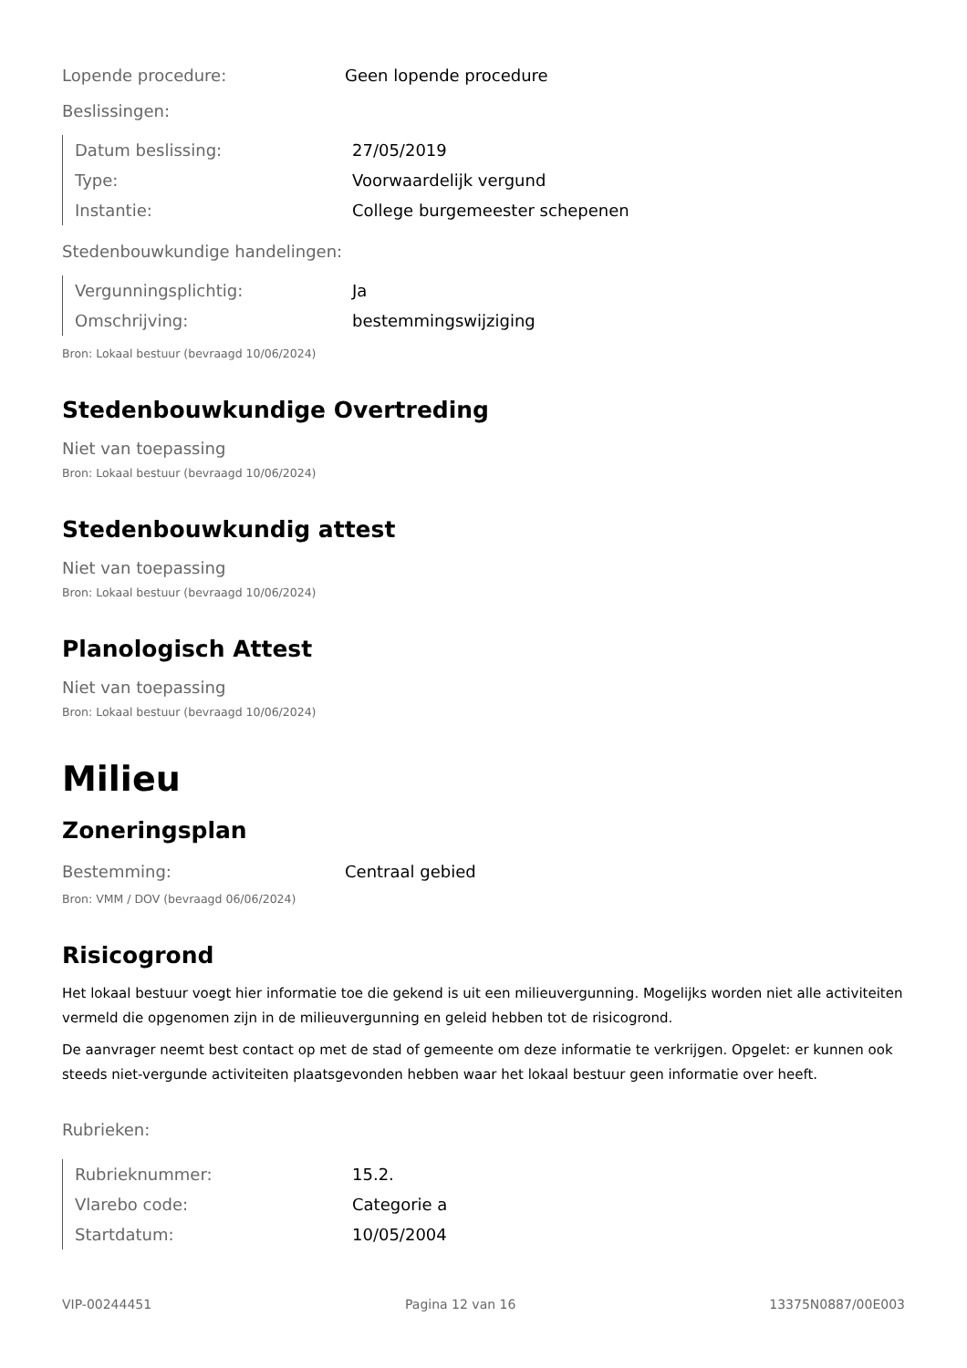Lopende procedure: Geen lopende procedure
Beslissingen:
Datum beslissing: 27/05/2019
Type: Voorwaardelijk vergund
Instantie: College burgemeester schepenen
Stedenbouwkundige handelingen:
Vergunningsplichtig: Ja
Omschrijving: bestemmingswijziging
Bron: Lokaal bestuur (bevraagd 10/06/2024)
Stedenbouwkundige Overtreding
Niet van toepassing
Bron: Lokaal bestuur (bevraagd 10/06/2024)
Stedenbouwkundig attest
Niet van toepassing
Bron: Lokaal bestuur (bevraagd 10/06/2024)
Planologisch Attest
Niet van toepassing
Bron: Lokaal bestuur (bevraagd 10/06/2024)
Milieu
Zoneringsplan
Bestemming: Centraal gebied
Bron: VMM / DOV (bevraagd 06/06/2024)
Risicogrond
Het lokaal bestuur voegt hier informatie toe die gekend is uit een milieuvergunning. Mogelijks worden niet alle activiteiten vermeld die opgenomen zijn in de milieuvergunning en geleid hebben tot de risicogrond.
De aanvrager neemt best contact op met de stad of gemeente om deze informatie te verkrijgen. Opgelet: er kunnen ook steeds niet-vergunde activiteiten plaatsgevonden hebben waar het lokaal bestuur geen informatie over heeft.
Rubrieken:
Rubrieknummer: 15.2.
Vlarebo code: Categorie a
Startdatum: 10/05/2004
VIP-00244451 Pagina 12 van 16 13375N0887/00E003